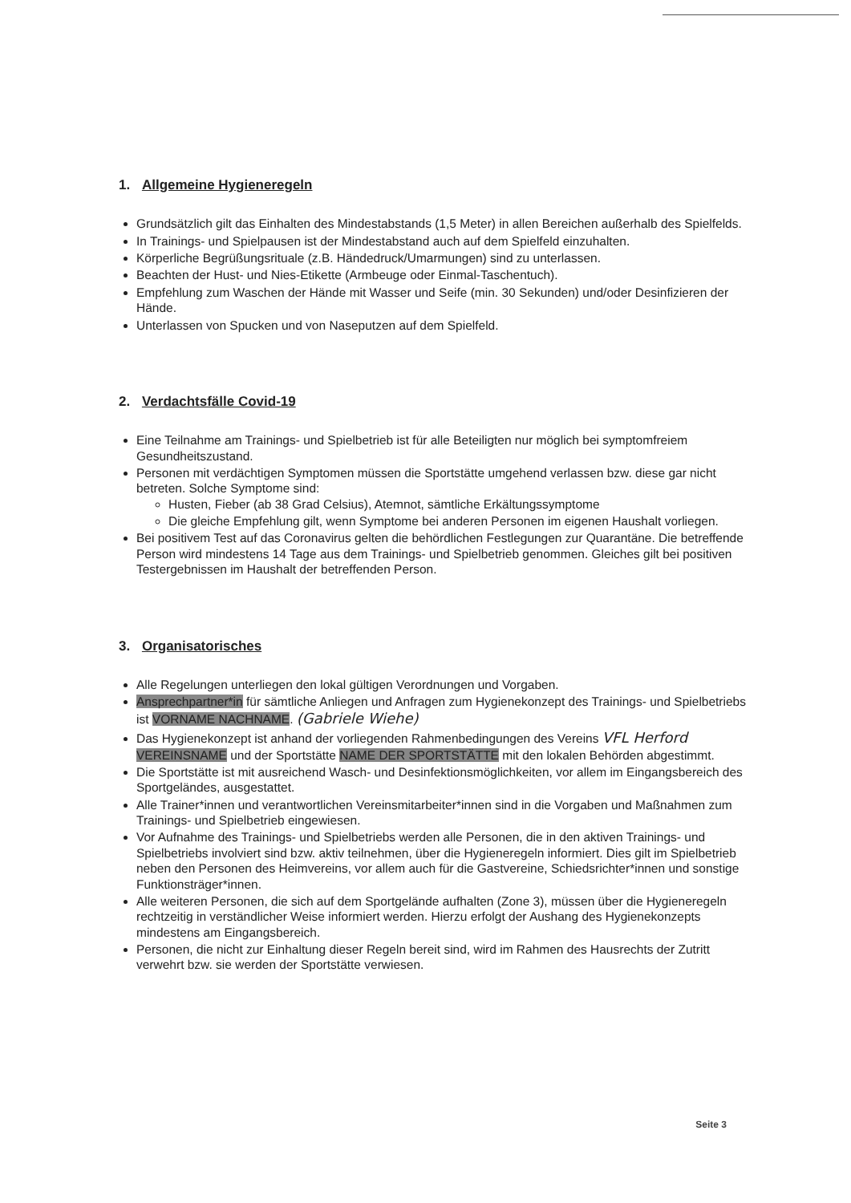1. Allgemeine Hygieneregeln
Grundsätzlich gilt das Einhalten des Mindestabstands (1,5 Meter) in allen Bereichen außerhalb des Spielfelds.
In Trainings- und Spielpausen ist der Mindestabstand auch auf dem Spielfeld einzuhalten.
Körperliche Begrüßungsrituale (z.B. Händedruck/Umarmungen) sind zu unterlassen.
Beachten der Hust- und Nies-Etikette (Armbeuge oder Einmal-Taschentuch).
Empfehlung zum Waschen der Hände mit Wasser und Seife (min. 30 Sekunden) und/oder Desinfizieren der Hände.
Unterlassen von Spucken und von Naseputzen auf dem Spielfeld.
2. Verdachtsfälle Covid-19
Eine Teilnahme am Trainings- und Spielbetrieb ist für alle Beteiligten nur möglich bei symptomfreiem Gesundheitszustand.
Personen mit verdächtigen Symptomen müssen die Sportstätte umgehend verlassen bzw. diese gar nicht betreten. Solche Symptome sind:
Husten, Fieber (ab 38 Grad Celsius), Atemnot, sämtliche Erkältungssymptome
Die gleiche Empfehlung gilt, wenn Symptome bei anderen Personen im eigenen Haushalt vorliegen.
Bei positivem Test auf das Coronavirus gelten die behördlichen Festlegungen zur Quarantäne. Die betreffende Person wird mindestens 14 Tage aus dem Trainings- und Spielbetrieb genommen. Gleiches gilt bei positiven Testergebnissen im Haushalt der betreffenden Person.
3. Organisatorisches
Alle Regelungen unterliegen den lokal gültigen Verordnungen und Vorgaben.
Ansprechpartner*in für sämtliche Anliegen und Anfragen zum Hygienekonzept des Trainings- und Spielbetriebs ist VORNAME NACHNAME. (Gabriele Wiehe)
Das Hygienekonzept ist anhand der vorliegenden Rahmenbedingungen des Vereins VFL Herford VEREINSNAME und der Sportstätte NAME DER SPORTSTÄTTE mit den lokalen Behörden abgestimmt.
Die Sportstätte ist mit ausreichend Wasch- und Desinfektionsmöglichkeiten, vor allem im Eingangsbereich des Sportgeländes, ausgestattet.
Alle Trainer*innen und verantwortlichen Vereinsmitarbeiter*innen sind in die Vorgaben und Maßnahmen zum Trainings- und Spielbetrieb eingewiesen.
Vor Aufnahme des Trainings- und Spielbetriebs werden alle Personen, die in den aktiven Trainings- und Spielbetriebs involviert sind bzw. aktiv teilnehmen, über die Hygieneregeln informiert. Dies gilt im Spielbetrieb neben den Personen des Heimvereins, vor allem auch für die Gastvereine, Schiedsrichter*innen und sonstige Funktionsträger*innen.
Alle weiteren Personen, die sich auf dem Sportgelände aufhalten (Zone 3), müssen über die Hygieneregeln rechtzeitig in verständlicher Weise informiert werden. Hierzu erfolgt der Aushang des Hygienekonzepts mindestens am Eingangsbereich.
Personen, die nicht zur Einhaltung dieser Regeln bereit sind, wird im Rahmen des Hausrechts der Zutritt verwehrt bzw. sie werden der Sportstätte verwiesen.
Seite 3